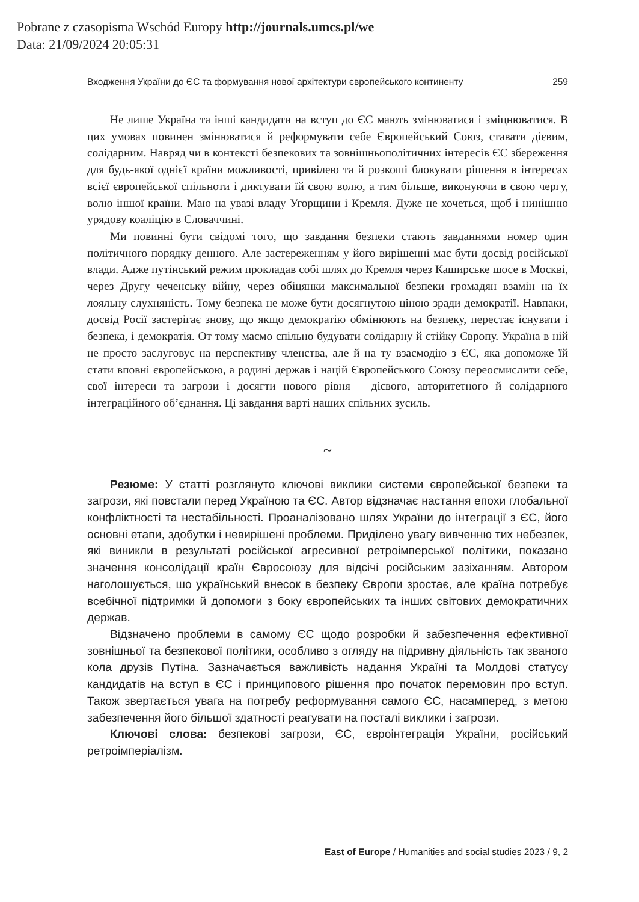Pobrane z czasopisma Wschód Europy http://journals.umcs.pl/we
Data: 21/09/2024 20:05:31
Входження України до ЄС та формування нової архітектури європейського континенту 259
Не лише Україна та інші кандидати на вступ до ЄС мають змінюватися і зміцнюватися. В цих умовах повинен змінюватися й реформувати себе Європейський Союз, ставати дієвим, солідарним. Навряд чи в контексті безпекових та зовнішньополітичних інтересів ЄС збереження для будь-якої однієї країни можливості, привілею та й розкоші блокувати рішення в інтересах всієї європейської спільноти і диктувати їй свою волю, а тим більше, виконуючи в свою чергу, волю іншої країни. Маю на увазі владу Угорщини і Кремля. Дуже не хочеться, щоб і нинішню урядову коаліцію в Словаччині.
Ми повинні бути свідомі того, що завдання безпеки стають завданнями номер один політичного порядку денного. Але застереженням у його вирішенні має бути досвід російської влади. Адже путінський режим прокладав собі шлях до Кремля через Каширське шосе в Москві, через Другу чеченську війну, через обіцянки максимальної безпеки громадян взамін на їх лояльну слухняність. Тому безпека не може бути досягнутою ціною зради демократії. Навпаки, досвід Росії застерігає знову, що якщо демократію обмінюють на безпеку, перестає існувати і безпека, і демократія. От тому маємо спільно будувати солідарну й стійку Європу. Україна в ній не просто заслуговує на перспективу членства, але й на ту взаємодію з ЄС, яка допоможе їй стати вповні європейською, а родині держав і націй Європейського Союзу переосмислити себе, свої інтереси та загрози і досягти нового рівня – дієвого, авторитетного й солідарного інтеграційного об’єднання. Ці завдання варті наших спільних зусиль.
~
Резюме: У статті розглянуто ключові виклики системи європейської безпеки та загрози, які повстали перед Україною та ЄС. Автор відзначає настання епохи глобальної конфліктності та нестабільності. Проаналізовано шлях України до інтеграції з ЄС, його основні етапи, здобутки і невирішені проблеми. Приділено увагу вивченню тих небезпек, які виникли в результаті російської агресивної ретроімперської політики, показано значення консолідації країн Євросоюзу для відсічі російським зазіханням. Автором наголошується, шо український внесок в безпеку Європи зростає, але країна потребує всебічної підтримки й допомоги з боку європейських та інших світових демократичних держав.
Відзначено проблеми в самому ЄС щодо розробки й забезпечення ефективної зовнішньої та безпекової політики, особливо з огляду на підривну діяльність так званого кола друзів Путіна. Зазначається важливість надання Україні та Молдові статусу кандидатів на вступ в ЄС і принципового рішення про початок перемовин про вступ. Також звертається увага на потребу реформування самого ЄС, насамперед, з метою забезпечення його більшої здатності реагувати на посталі виклики і загрози.
Ключові слова: безпекові загрози, ЄС, євроінтеграція України, російський ретроімперіалізм.
East of Europe / Humanities and social studies 2023 / 9, 2